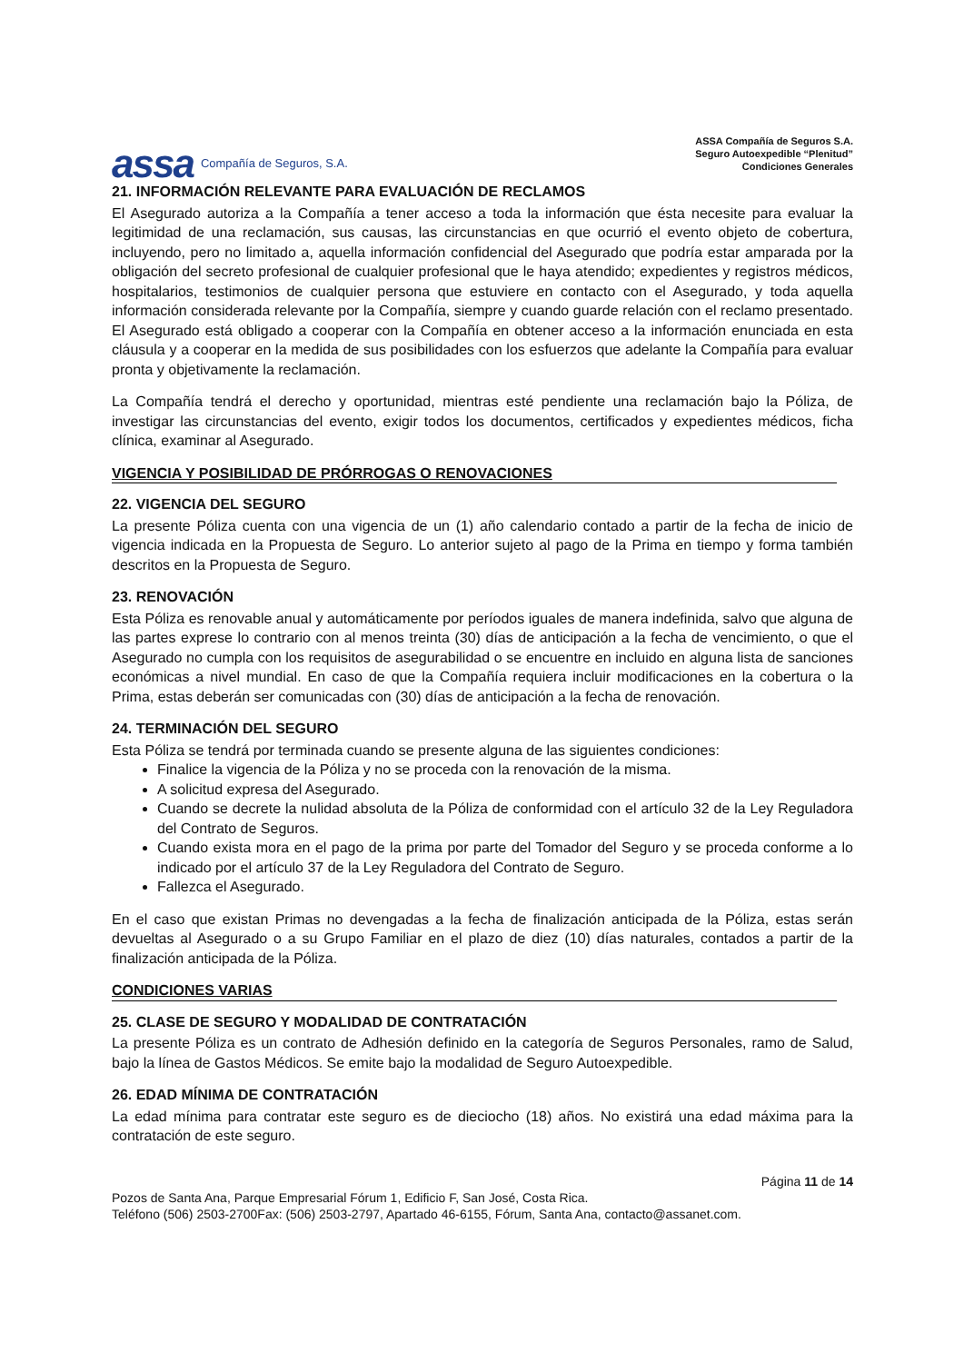assa Compañía de Seguros, S.A.
ASSA Compañía de Seguros S.A.
Seguro Autoexpedible “Plenitud”
Condiciones Generales
21. INFORMACIÓN RELEVANTE PARA EVALUACIÓN DE RECLAMOS
El Asegurado autoriza a la Compañía a tener acceso a toda la información que ésta necesite para evaluar la legitimidad de una reclamación, sus causas, las circunstancias en que ocurrió el evento objeto de cobertura, incluyendo, pero no limitado a, aquella información confidencial del Asegurado que podría estar amparada por la obligación del secreto profesional de cualquier profesional que le haya atendido; expedientes y registros médicos, hospitalarios, testimonios de cualquier persona que estuviere en contacto con el Asegurado, y toda aquella información considerada relevante por la Compañía, siempre y cuando guarde relación con el reclamo presentado. El Asegurado está obligado a cooperar con la Compañía en obtener acceso a la información enunciada en esta cláusula y a cooperar en la medida de sus posibilidades con los esfuerzos que adelante la Compañía para evaluar pronta y objetivamente la reclamación.
La Compañía tendrá el derecho y oportunidad, mientras esté pendiente una reclamación bajo la Póliza, de investigar las circunstancias del evento, exigir todos los documentos, certificados y expedientes médicos, ficha clínica, examinar al Asegurado.
VIGENCIA Y POSIBILIDAD DE PRÓRROGAS O RENOVACIONES
22. VIGENCIA DEL SEGURO
La presente Póliza cuenta con una vigencia de un (1) año calendario contado a partir de la fecha de inicio de vigencia indicada en la Propuesta de Seguro. Lo anterior sujeto al pago de la Prima en tiempo y forma también descritos en la Propuesta de Seguro.
23. RENOVACIÓN
Esta Póliza es renovable anual y automáticamente por períodos iguales de manera indefinida, salvo que alguna de las partes exprese lo contrario con al menos treinta (30) días de anticipación a la fecha de vencimiento, o que el Asegurado no cumpla con los requisitos de asegurabilidad o se encuentre en incluido en alguna lista de sanciones económicas a nivel mundial. En caso de que la Compañía requiera incluir modificaciones en la cobertura o la Prima, estas deberán ser comunicadas con (30) días de anticipación a la fecha de renovación.
24. TERMINACIÓN DEL SEGURO
Esta Póliza se tendrá por terminada cuando se presente alguna de las siguientes condiciones:
Finalice la vigencia de la Póliza y no se proceda con la renovación de la misma.
A solicitud expresa del Asegurado.
Cuando se decrete la nulidad absoluta de la Póliza de conformidad con el artículo 32 de la Ley Reguladora del Contrato de Seguros.
Cuando exista mora en el pago de la prima por parte del Tomador del Seguro y se proceda conforme a lo indicado por el artículo 37 de la Ley Reguladora del Contrato de Seguro.
Fallezca el Asegurado.
En el caso que existan Primas no devengadas a la fecha de finalización anticipada de la Póliza, estas serán devueltas al Asegurado o a su Grupo Familiar en el plazo de diez (10) días naturales, contados a partir de la finalización anticipada de la Póliza.
CONDICIONES VARIAS
25. CLASE DE SEGURO Y MODALIDAD DE CONTRATACIÓN
La presente Póliza es un contrato de Adhesión definido en la categoría de Seguros Personales, ramo de Salud, bajo la línea de Gastos Médicos. Se emite bajo la modalidad de Seguro Autoexpedible.
26. EDAD MÍNIMA DE CONTRATACIÓN
La edad mínima para contratar este seguro es de dieciocho (18) años. No existirá una edad máxima para la contratación de este seguro.
Página 11 de 14
Pozos de Santa Ana, Parque Empresarial Fórum 1, Edificio F, San José, Costa Rica.
Teléfono (506) 2503-2700Fax: (506) 2503-2797, Apartado 46-6155, Fórum, Santa Ana, contacto@assanet.com.